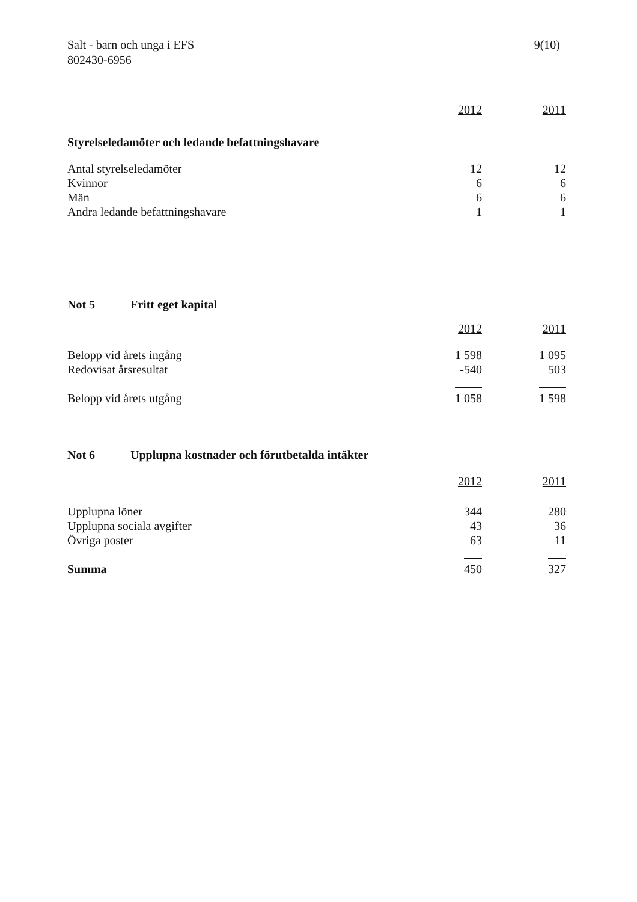Salt - barn och unga i EFS
802430-6956
9(10)
| | 2012 | 2011 |
| --- | --- | --- |
| Styrelseledamöter och ledande befattningshavare | | |
| Antal styrelseledamöter | 12 | 12 |
| Kvinnor | 6 | 6 |
| Män | 6 | 6 |
| Andra ledande befattningshavare | 1 | 1 |
| Not 5 Fritt eget kapital | | |
| | 2012 | 2011 |
| Belopp vid årets ingång | 1 598 | 1 095 |
| Redovisat årsresultat | -540 | 503 |
| Belopp vid årets utgång | 1 058 | 1 598 |
| Not 6 Upplupna kostnader och förutbetalda intäkter | | |
| | 2012 | 2011 |
| Upplupna löner | 344 | 280 |
| Upplupna sociala avgifter | 43 | 36 |
| Övriga poster | 63 | 11 |
| Summa | 450 | 327 |